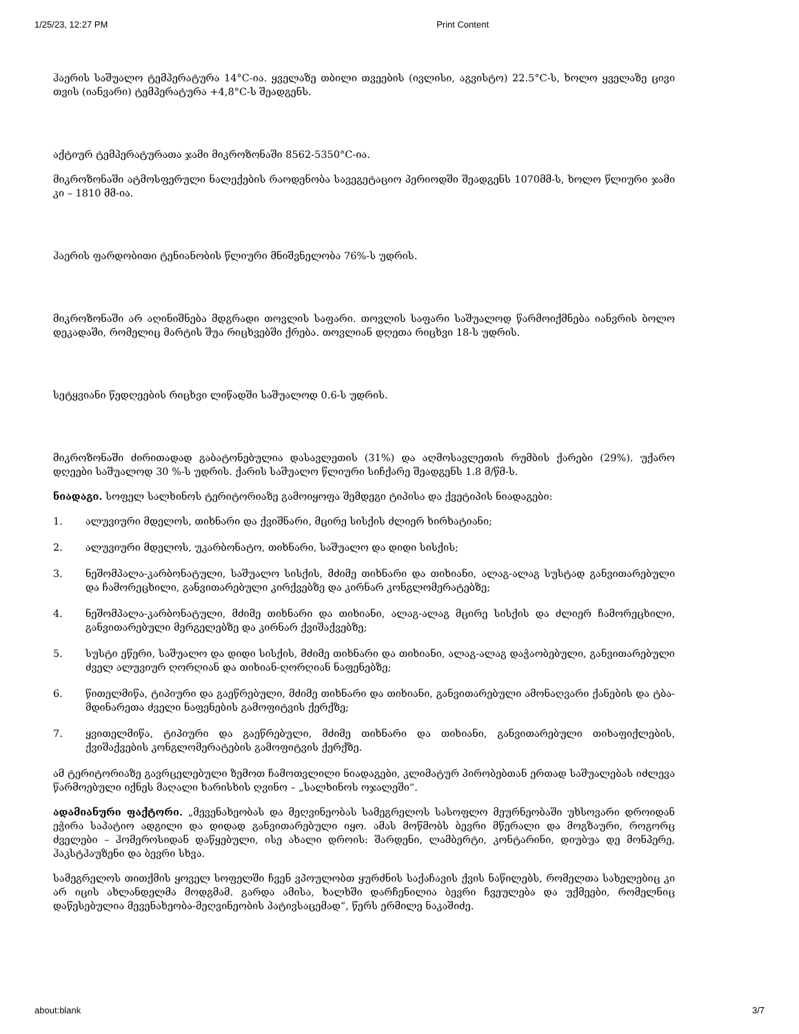1/25/23, 12:27 PM Print Content
ჰაერის საშუალო ტემპერატურა 14°C-ია. ყველაზე თბილი თვეების (ივლისი, აგვისტო) 22.5°C-ს, ხოლო ყველაზე ცივი თვის (იანვარი) ტემპერატურა +4,8°C-ს შეადგენს.
აქტიურ ტემპერატურათა ჯამი მიკროზონაში 8562-5350°C-ია.
მიკროზონაში ატმოსფერული ნალექების რაოდენობა სავეგეტაციო პერიოდში შეადგენს 1070მმ-ს, ხოლო წლიური ჯამი კი – 1810 მმ-ია.
ჰაერის ფარდობითი ტენიანობის წლიური მნიშვნელობა 76%-ს უდრის.
მიკროზონაში არ აღინიშნება მდგრადი თოვლის საფარი. თოვლის საფარი საშუალოდ წარმოიქმნება იანვრის ბოლო დეკადაში, რომელიც მარტის შუა რიცხვებში ქრება. თოვლიან დღეთა რიცხვი 18-ს უდრის.
სეტყვიანი წედღეების რიცხვი ლიწადში საშუალოდ 0.6-ს უდრის.
მიკროზონაში ძირითადად გაბატონებულია დასავლეთის (31%) და აღმოსავლეთის რუმბის ქარები (29%). უქარო დღეები საშუალოდ 30 %-ს უდრის. ქარის საშუალო წლიური სიჩქარე შეადგენს 1.8 მ/წმ-ს.
ნიადაგი. სოფელ სალხინოს ტერიტორიაზე გამოიყოფა შემდეგი ტიპისა და ქვეტიპის ნიადაგები:
1. ალუვიური მდელოს, თიხნარი და ქვიშნარი, მცირე სისქის ძლიერ ხირხატიანი;
2. ალუვიური მდელოს, უკარბონატო, თიხნარი, საშუალო და დიდი სისქის;
3. ნეშომპალა-კარბონატული, საშუალო სისქის, მძიმე თიხნარი და თიხიანი, ალაგ-ალაგ სუსტად განვითარებული და ჩამორეცხილი, განვითარებული კირქვებზე და კირნარ კონგლომერატებზე;
4. ნეშომპალა-კარბონატული, მძიმე თიხნარი და თიხიანი, ალაგ-ალაგ მცირე სისქის და ძლიერ ჩამორეცხილი, განვითარებული მერგელებზე და კირნარ ქვიშაქვებზე;
5. სუსტი ეწერი, საშუალო და დიდი სისქის, მძიმე თიხნარი და თიხიანი, ალაგ-ალაგ დაჭაობებული, განვითარებული ძველ ალუვიურ ღორღიან და თიხიან-ღორღიან ნაფენებზე;
6. წითელმიწა, ტიპიური და გაეწრებული, მძიმე თიხნარი და თიხიანი, განვითარებული ამონაღვარი ქანების და ტბა-მდინარეთა ძველი ნაფენების გამოფიტვის ქერქზე;
7. ყვითელმიწა, ტიპიური და გაეწრებული, მძიმე თიხნარი და თიხიანი, განვითარებული თიხაფიქლების, ქვიშაქვების კონგლომერატების გამოფიტვის ქერქზე.
ამ ტერიტორიაზე გავრცელებული ზემოთ ჩამოთვლილი ნიადაგები, კლიმატურ პირობებთან ერთად საშუალებას იძლევა წარმოებული იქნეს მაღალი ხარისხის ღვინო – „სალხინოს ოჯალეში“.
ადამიანური ფაქტორი. „მევენახეობას და მეღვინეობას სამეგრელოს სასოფლო მეურნეობაში უხსოვარი დროიდან ეჭირა საპატიო ადგილი და დიდად განვითარებული იყო. ამას მოწმობს ბევრი მწერალი და მოგზაური, როგორც ძველები – ჰომეროსიდან დაწყებული, ისე ახალი დროის: შარდენი, ლამბერტი, კონტარინი, დიუბუა დე მონპერე, ჰაკსტჰაუზენი და ბევრი სხვა.
სამეგრელოს თითქმის ყოველ სოფელში ჩვენ ვპოულობთ ყურძნის საქაჩავის ქვის ნაწილებს, რომელთა სახელებიც კი არ იცის ახლანდელმა მოდგმამ. გარდა ამისა, ხალხში დარჩენილია ბევრი ჩვეულება და უქმეები, რომელნიც დაწესებულია მევენახეობა-მეღვინეობის პატივსაცემად“, წერს ერმილე ნაკაშიძე.
about:blank 3/7